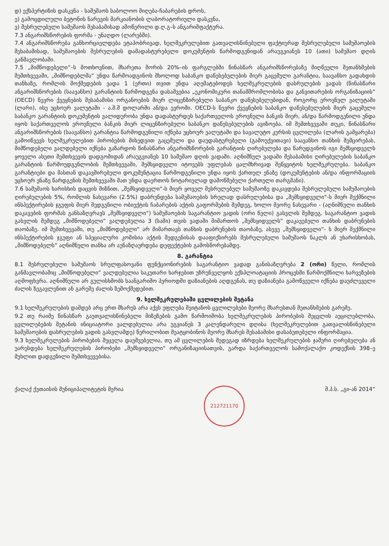დ) ექსპერტიზის დასკვნა - სამუშაოს საბოლოო მიღება-ჩაბარების დროს,
ე) გამოცდილული ბეტონის ნარევის მარკიანობის ლაბორატორიული დასკვნა,
ვ) შესრულებული სამუშაოს შესაბამისად ამოწერილი დ.ღ.გ–ს ანგარიშფაქტურა.
7.3 ანგარიშსწორების ფორმა - უნაღდო (ლარებში).
7.4 ანგარიშსწორება განხორციელდება ეტაპობრივად, ხელშეკრულებით გათვალისწინებული ფაქტიურად შესრულებული სამუშაოების შესაბამისად, სამუშაოების შესრულების დამადასტურებელი დოკუმენტის წარმოდგენიდან არაუგვიანეს 10 (ათი) სამუშაო დღის განმავლობაში.
7.5 „მიმწოდებელი“–ს მოთხოვნით, მხარეთა შორის 20%–ის ფარგლებში წინასწარ ანგარიშსწორებაზე მიღწეული შეთანხმების შემთხვევაში, „მიმწოდებლმა“ უნდა წარმოადგინოს მხოლოდ საბანკო დაწესებულების მიერ გაცემული გარანტია, საავანსო გადახდის თანხაზე, რომლის მოქმედების ვადა 1 (ერთი) თვით უნდა აღემატებოდეს ხელშეკრულების დასრულების ვადას (წინასწარი ანგარიშსწორების (საავანსო) გარანტიის წარმოდგენა დასაშვებია „ეკონომიკური თანამშრომლობისა და განვითარების ორგანიზაციის“ (OECD) წევრი ქვეყნების შესაბამისი ორგანოების მიერ ლიცენზირებული საბანკო დაწესებულებიდან, როგორც ეროვნულ ვალუტაში (ლარი), ისე უცხოურ ვალუტაში - ა.შ.შ დოლარში ან/და ევროში. OECD-ს წევრი ქვეყნების საბანკო დაწესებულების მიერ გაცემული საბანკო გარანტიის დოკუმენტის ვალიდურობა უნდა დადასტურდეს საქართველოს ეროვნული ბანკის მიერ, ან/და წარმოდგენილი უნდა იყოს საქართველოს ეროვნული ბანკის მიერ ლიცენზირებული საბანკო დაწესებულების ავიზოება. იმ შემთხვევაში თუკი, წინასწარი ანგარიშსწორების (საავანსო) გარანტია წარმოდგენილი იქნება უცხოურ ვალუტაში და სავალუტო კურსის ცვლილება (ლარის გამყარება) გამოიწვევს ხელშეკრულებით პირობების მიხედვით გაცემული და დაუდასტურებელი (გამოუქვითავი) საავანსო თანხის შემცირებას, მიმწოდებელი ვალდებული იქნება გაზარდოს წინასწარი ანგარიშსწორების გარანტიის ღირებულება და წარუდგინოს იგი შემსყიდველს ყოველი ასეთი შემთხვევის დადგომიდან არაუგვიანეს 10 სამუშაო დღის ვადაში. აღნიშნულ ვადაში შესაბამისი ღირებულების საბანკო გარანტიის წარმოუდგენლობის შემთხვევაში, შემსყიდველი იტოვებს უფლებას ცალმხრივად შეწყვიტოს ხელშეკრულება. საბანკო გარანტიები და მასთან დაკავშირებული დოკუმენტაცია წარმოდგენილი უნდა იყოს ქართულ ენაზე (დოკუმენტების ან/და ინფორმაციის უცხოურ ენაზე წარდგენის შემთხვევაში მათ უნდა დაერთოს ნოტარიულად დამოწმებული ქართული თარგმანი).
7.6 სამუშაოს ხარისხის დაცვის მიზნით, „შემსყიდველი“-ს მიერ ყოველ შესრულებულ სამუშაოზე დაკავდება შესრულებული სამუშაოების ღირებულების 5%, რომლის ნახევარი (2.5%) დაბრუნდება სამუშაოების სრულად დასრულებისა და „შემსყიდველი“-ს მიერ შექმნილი ინსპექტირების ჯგუფის მიერ შედგენილი ობიექტის ჩაბარების აქტის გაფორმების შემდეგ, ხოლო მეორე ნახევარი - (აღნიშნული თანხის დაკავების ფორმას განსაზღვრავს „შემსყიდველი“) სამუშაოების საგარანტიო ვადის (ორი წელი) გასვლის შემდეგ. საგარანტიო ვადის გასვლის შემდეგ „მიმწოდებელი“ ვალდებულია 3 (სამი) თვის ვადაში მიმართოს „შემსყიდველს“ დაკავებული თანხის დაბრუნების თაობაზე. იმ შემთხვევაში, თუ „მიმწოდებელი“ არ მიმართავს თანხის დაბრუნების თაობაზე, ასევე „შემსყიდველი“- ს მიერ შექმნილი ინსპექტირების ჯგუფი ან სპეციალური კომისია აქტის შედგენისას დააფიქსირებს შესრულებული სამუშაოს ნაკლს ან უხარისხობას, „მიმწოდებელს“ აღნიშნული თანხა არ აუნაზღაურდება დეფექტების გამოსწორებამდე.
8. გარანტია
8.1 შესრულებული სამუშაოს სრულფასოვანი ფუნქციონირების საგარანტიო ვადად განისაზღვრება 2 (ორი) წელი, რომლის განმავლობაშიც „მიმწოდებელი“ ვალდებულია საკუთარი ხარჯებით უზრუნველყოს ექსპლოატაციის პროცესში წარმოქმნილი ხარვეზების აღმოფხვრა. აღნიშნული არ გულისხმობს საანგარიშო პერიოდში დაზიანების აღდგენას, თუ დაზიანება გამოწვეული იქნება დაუძლეველი ძალის ზეგავლენით ან გარეშე ძალის ზემოქმედებით.
9. ხელშეკრულებაში ცვლილების შეტანა
9.1 ხელშეკრულების დამდებ არც ერთ მხარეს არა აქვს უფლება შეიტანოს ცვლილებები მეორე მხარესთან შეთანხმების გარეშე.
9.2 თუ რაიმე წინასწარ გაუთვალისწინებელი მიზეზების გამო წარმოიშობა ხელშეკრულების პირობების შეცვლის აუცილებლობა, ცვლილებების შეტანის ინიციატორი ვალდებულია არა უგვიანეს 3 კალენდარული დღისა (ხელშეკრულებით გათვალისწინებული სამუშაოების დასრულების ვადის გასვლამდე) წერილობით შეატყობინოს მეორე მხარეს შესაბამისი დასაბუთებული ინფორმაცია.
9.3 ხელშეკრულების პირობების შეცვლა დაუშვებელია, თუ ამ ცვლილების შედეგად იზრდება ხელშეკრულების ჯამური ღირებულება ან უარესდება ხელშეკრულების პირობები „შემსყიდველი“ ორგანიზაციისათვის, გარდა საქართველოს სამოქალაქო კოდექსის 398–ე მუხლით დადგენილი შემთხვევებისა.
ქალაქ ქუთაისის მუნიციპალიტეტის მერია 212721170 შ.პ.ს. „გი-ან 2014“